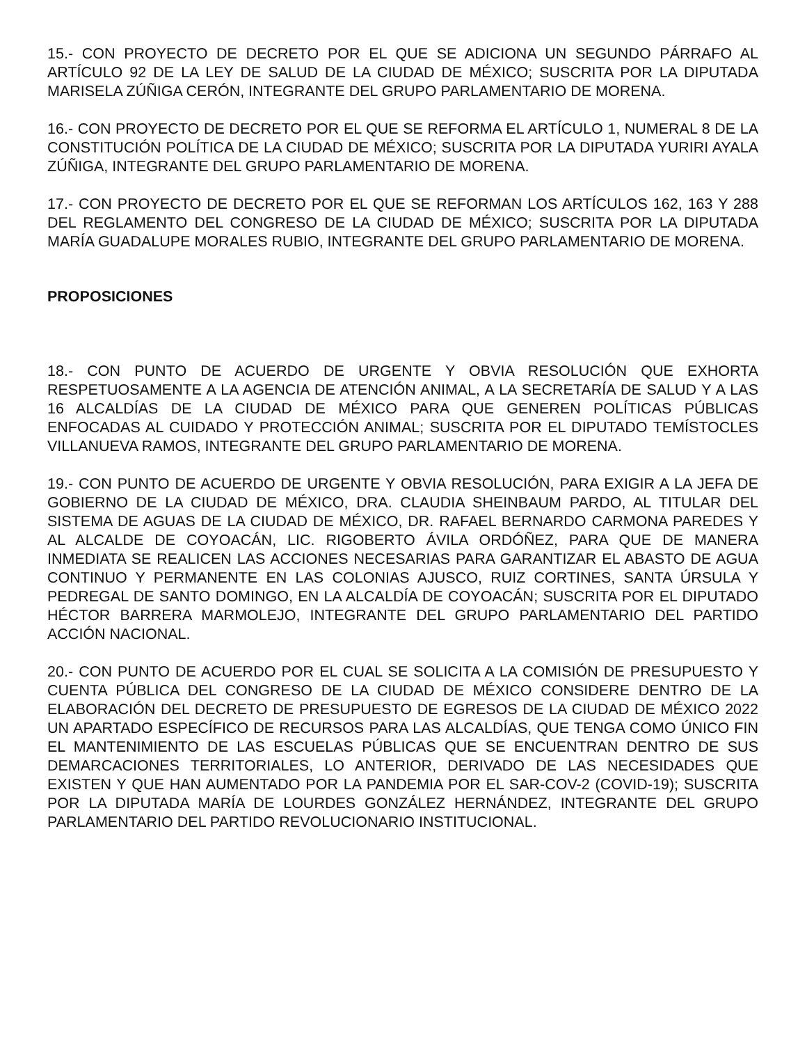15.- CON PROYECTO DE DECRETO POR EL QUE SE ADICIONA UN SEGUNDO PÁRRAFO AL ARTÍCULO 92 DE LA LEY DE SALUD DE LA CIUDAD DE MÉXICO; SUSCRITA POR LA DIPUTADA MARISELA ZÚÑIGA CERÓN, INTEGRANTE DEL GRUPO PARLAMENTARIO DE MORENA.
16.- CON PROYECTO DE DECRETO POR EL QUE SE REFORMA EL ARTÍCULO 1, NUMERAL 8 DE LA CONSTITUCIÓN POLÍTICA DE LA CIUDAD DE MÉXICO; SUSCRITA POR LA DIPUTADA YURIRI AYALA ZÚÑIGA, INTEGRANTE DEL GRUPO PARLAMENTARIO DE MORENA.
17.- CON PROYECTO DE DECRETO POR EL QUE SE REFORMAN LOS ARTÍCULOS 162, 163 Y 288 DEL REGLAMENTO DEL CONGRESO DE LA CIUDAD DE MÉXICO; SUSCRITA POR LA DIPUTADA MARÍA GUADALUPE MORALES RUBIO, INTEGRANTE DEL GRUPO PARLAMENTARIO DE MORENA.
PROPOSICIONES
18.- CON PUNTO DE ACUERDO DE URGENTE Y OBVIA RESOLUCIÓN QUE EXHORTA RESPETUOSAMENTE A LA AGENCIA DE ATENCIÓN ANIMAL, A LA SECRETARÍA DE SALUD Y A LAS 16 ALCALDÍAS DE LA CIUDAD DE MÉXICO PARA QUE GENEREN POLÍTICAS PÚBLICAS ENFOCADAS AL CUIDADO Y PROTECCIÓN ANIMAL; SUSCRITA POR EL DIPUTADO TEMÍSTOCLES VILLANUEVA RAMOS, INTEGRANTE DEL GRUPO PARLAMENTARIO DE MORENA.
19.- CON PUNTO DE ACUERDO DE URGENTE Y OBVIA RESOLUCIÓN, PARA EXIGIR A LA JEFA DE GOBIERNO DE LA CIUDAD DE MÉXICO, DRA. CLAUDIA SHEINBAUM PARDO, AL TITULAR DEL SISTEMA DE AGUAS DE LA CIUDAD DE MÉXICO, DR. RAFAEL BERNARDO CARMONA PAREDES Y AL ALCALDE DE COYOACÁN, LIC. RIGOBERTO ÁVILA ORDÓÑEZ, PARA QUE DE MANERA INMEDIATA SE REALICEN LAS ACCIONES NECESARIAS PARA GARANTIZAR EL ABASTO DE AGUA CONTINUO Y PERMANENTE EN LAS COLONIAS AJUSCO, RUIZ CORTINES, SANTA ÚRSULA Y PEDREGAL DE SANTO DOMINGO, EN LA ALCALDÍA DE COYOACÁN; SUSCRITA POR EL DIPUTADO HÉCTOR BARRERA MARMOLEJO, INTEGRANTE DEL GRUPO PARLAMENTARIO DEL PARTIDO ACCIÓN NACIONAL.
20.- CON PUNTO DE ACUERDO POR EL CUAL SE SOLICITA A LA COMISIÓN DE PRESUPUESTO Y CUENTA PÚBLICA DEL CONGRESO DE LA CIUDAD DE MÉXICO CONSIDERE DENTRO DE LA ELABORACIÓN DEL DECRETO DE PRESUPUESTO DE EGRESOS DE LA CIUDAD DE MÉXICO 2022 UN APARTADO ESPECÍFICO DE RECURSOS PARA LAS ALCALDÍAS, QUE TENGA COMO ÚNICO FIN EL MANTENIMIENTO DE LAS ESCUELAS PÚBLICAS QUE SE ENCUENTRAN DENTRO DE SUS DEMARCACIONES TERRITORIALES, LO ANTERIOR, DERIVADO DE LAS NECESIDADES QUE EXISTEN Y QUE HAN AUMENTADO POR LA PANDEMIA POR EL SAR-COV-2 (COVID-19); SUSCRITA POR LA DIPUTADA MARÍA DE LOURDES GONZÁLEZ HERNÁNDEZ, INTEGRANTE DEL GRUPO PARLAMENTARIO DEL PARTIDO REVOLUCIONARIO INSTITUCIONAL.